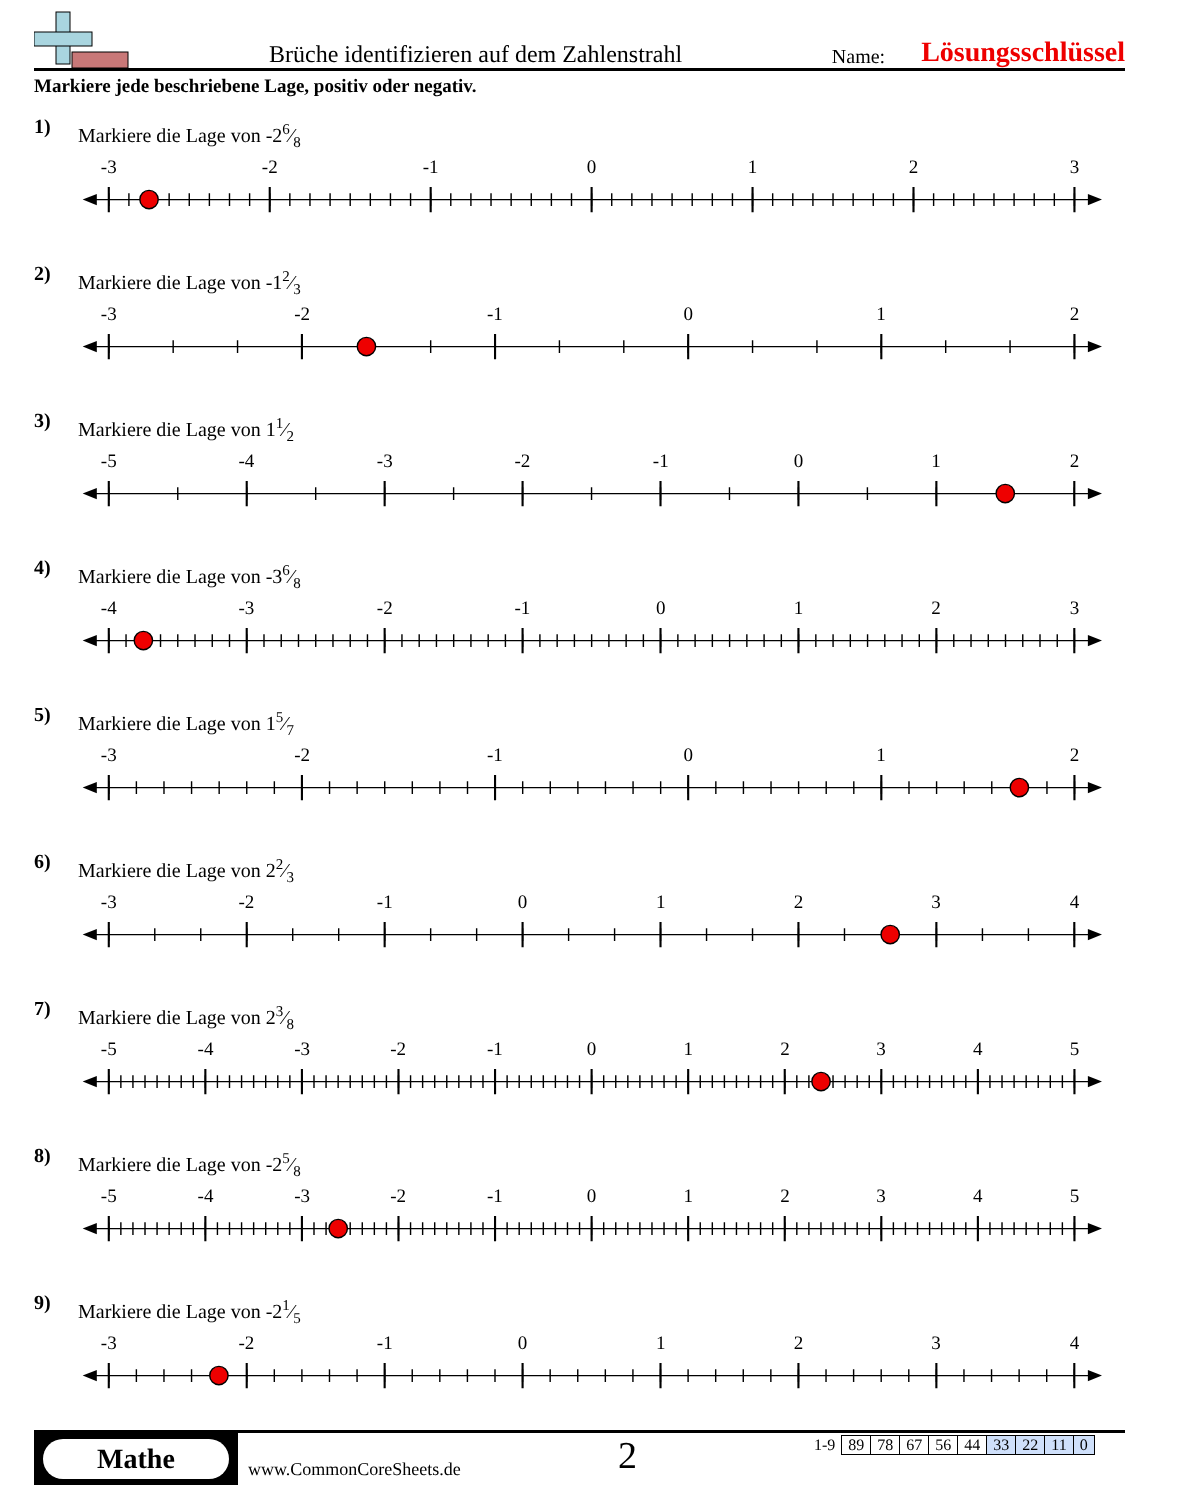Brüche identifizieren auf dem Zahlenstrahl
Name:
Lösungsschlüssel
Markiere jede beschriebene Lage, positiv oder negativ.
1)
Markiere die Lage von -26⁄8
-3
-2
-1
0
1
2
3
2)
Markiere die Lage von -12⁄3
-3
-2
-1
0
1
2
3)
Markiere die Lage von 11⁄2
-5
-4
-3
-2
-1
0
1
2
4)
Markiere die Lage von -36⁄8
-4
-3
-2
-1
0
1
2
3
5)
Markiere die Lage von 15⁄7
-3
-2
-1
0
1
2
6)
Markiere die Lage von 22⁄3
-3
-2
-1
0
1
2
3
4
7)
Markiere die Lage von 23⁄8
-5
-4
-3
-2
-1
0
1
2
3
4
5
8)
Markiere die Lage von -25⁄8
-5
-4
-3
-2
-1
0
1
2
3
4
5
9)
Markiere die Lage von -21⁄5
-3
-2
-1
0
1
2
3
4
Mathe
www.CommonCoreSheets.de
2
| 1-9 | 89 | 78 | 67 | 56 | 44 | 33 | 22 | 11 | 0 |